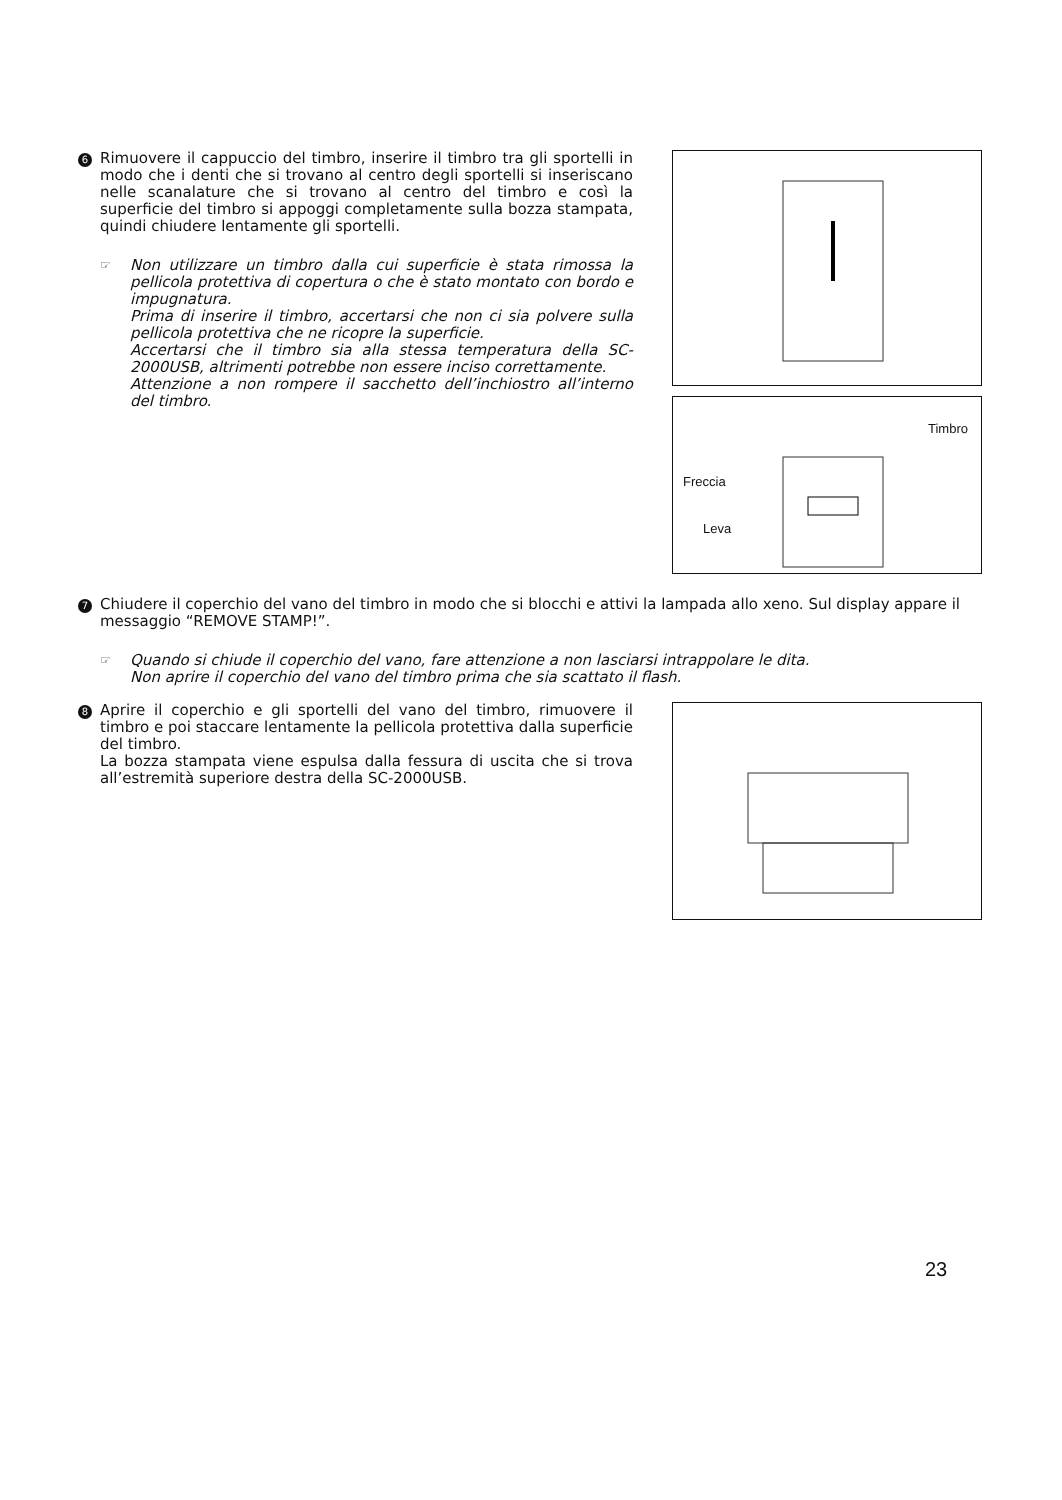6
Rimuovere il cappuccio del timbro, inserire il timbro tra gli sportelli in modo che i denti che si trovano al centro degli sportelli si inseriscano nelle scanalature che si trovano al centro del timbro e così la superficie del timbro si appoggi completamente sulla bozza stampata, quindi chiudere lentamente gli sportelli.
☞
Non utilizzare un timbro dalla cui superficie è stata rimossa la pellicola protettiva di copertura o che è stato montato con bordo e impugnatura.
Prima di inserire il timbro, accertarsi che non ci sia polvere sulla pellicola protettiva che ne ricopre la superficie.
Accertarsi che il timbro sia alla stessa temperatura della SC-2000USB, altrimenti potrebbe non essere inciso correttamente.
Attenzione a non rompere il sacchetto dell’inchiostro all’interno del timbro.
Timbro
Freccia
Leva
7
Chiudere il coperchio del vano del timbro in modo che si blocchi e attivi la lampada allo xeno. Sul display appare il messaggio “REMOVE STAMP!”.
☞
Quando si chiude il coperchio del vano, fare attenzione a non lasciarsi intrappolare le dita.
Non aprire il coperchio del vano del timbro prima che sia scattato il flash.
8
Aprire il coperchio e gli sportelli del vano del timbro, rimuovere il timbro e poi staccare lentamente la pellicola protettiva dalla superficie del timbro.
La bozza stampata viene espulsa dalla fessura di uscita che si trova all’estremità superiore destra della SC-2000USB.
23